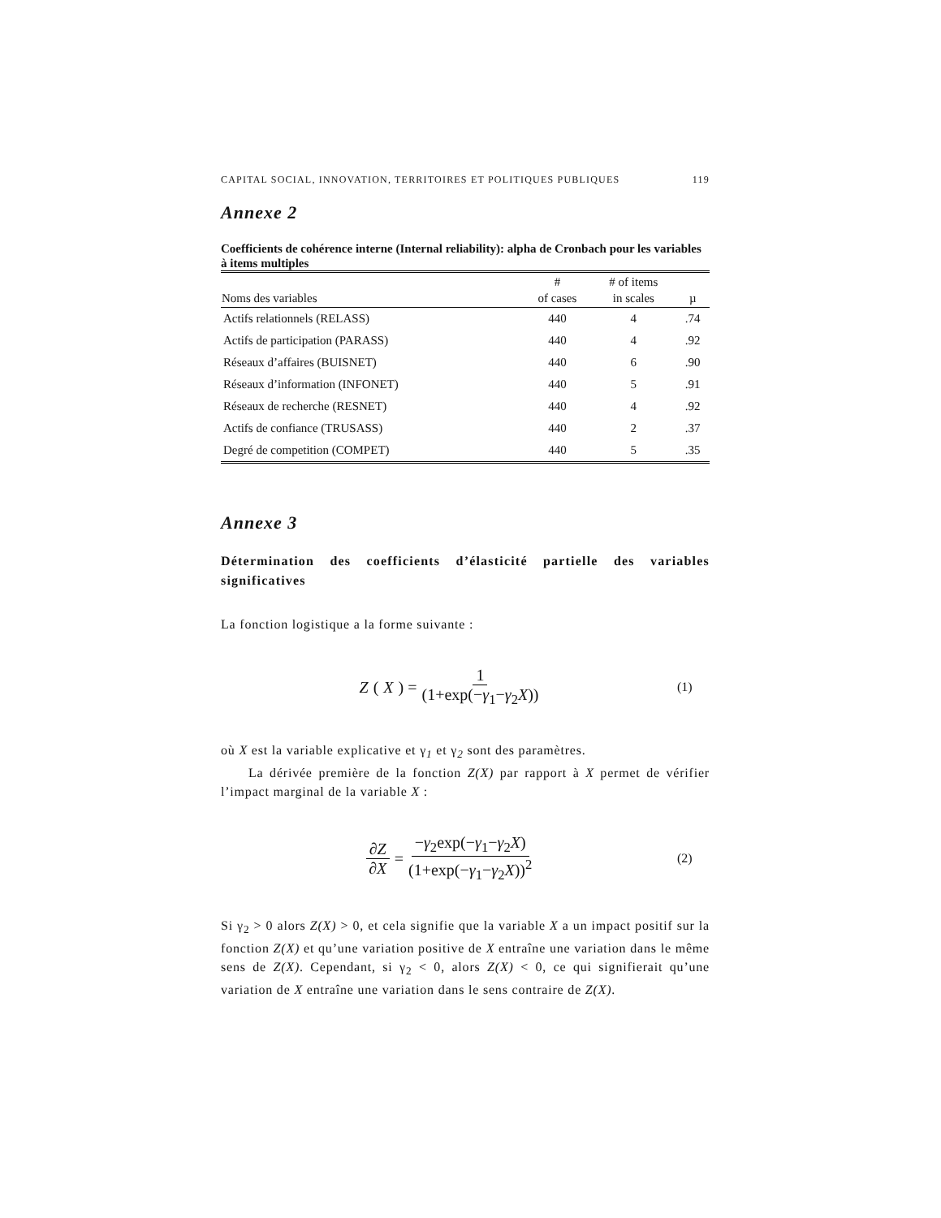CAPITAL SOCIAL, INNOVATION, TERRITOIRES ET POLITIQUES PUBLIQUES 119
Annexe 2
Coefficients de cohérence interne (Internal reliability): alpha de Cronbach pour les variables à items multiples
| Noms des variables | # of cases | # of items in scales | µ |
| --- | --- | --- | --- |
| Actifs relationnels (RELASS) | 440 | 4 | .74 |
| Actifs de participation (PARASS) | 440 | 4 | .92 |
| Réseaux d’affaires (BUISNET) | 440 | 6 | .90 |
| Réseaux d’information (INFONET) | 440 | 5 | .91 |
| Réseaux de recherche (RESNET) | 440 | 4 | .92 |
| Actifs de confiance (TRUSASS) | 440 | 2 | .37 |
| Degré de competition (COMPET) | 440 | 5 | .35 |
Annexe 3
Détermination des coefficients d’élasticité partielle des variables significatives
La fonction logistique a la forme suivante :
Z (X) = 1 (1+exp(−γ<sub>1</sub>−γ<sub>2</sub>X))
(1)
où X est la variable explicative et γ<sub>1</sub> et γ<sub>2</sub> sont des paramètres.
La dérivée première de la fonction Z(X) par rapport à X permet de vérifier l’impact marginal de la variable X :
∂Z ∂X = −γ<sub>2</sub>exp(−γ<sub>1</sub>−γ<sub>2</sub>X) (1+exp(−γ<sub>1</sub>−γ<sub>2</sub>X))<sup>2</sup>
(2)
Si γ<sub>2</sub> > 0 alors Z(X) > 0, et cela signifie que la variable X a un impact positif sur la fonction Z(X) et qu’une variation positive de X entraîne une variation dans le même sens de Z(X). Cependant, si γ<sub>2</sub> < 0, alors Z(X) < 0, ce qui signifierait qu’une variation de X entraîne une variation dans le sens contraire de Z(X).